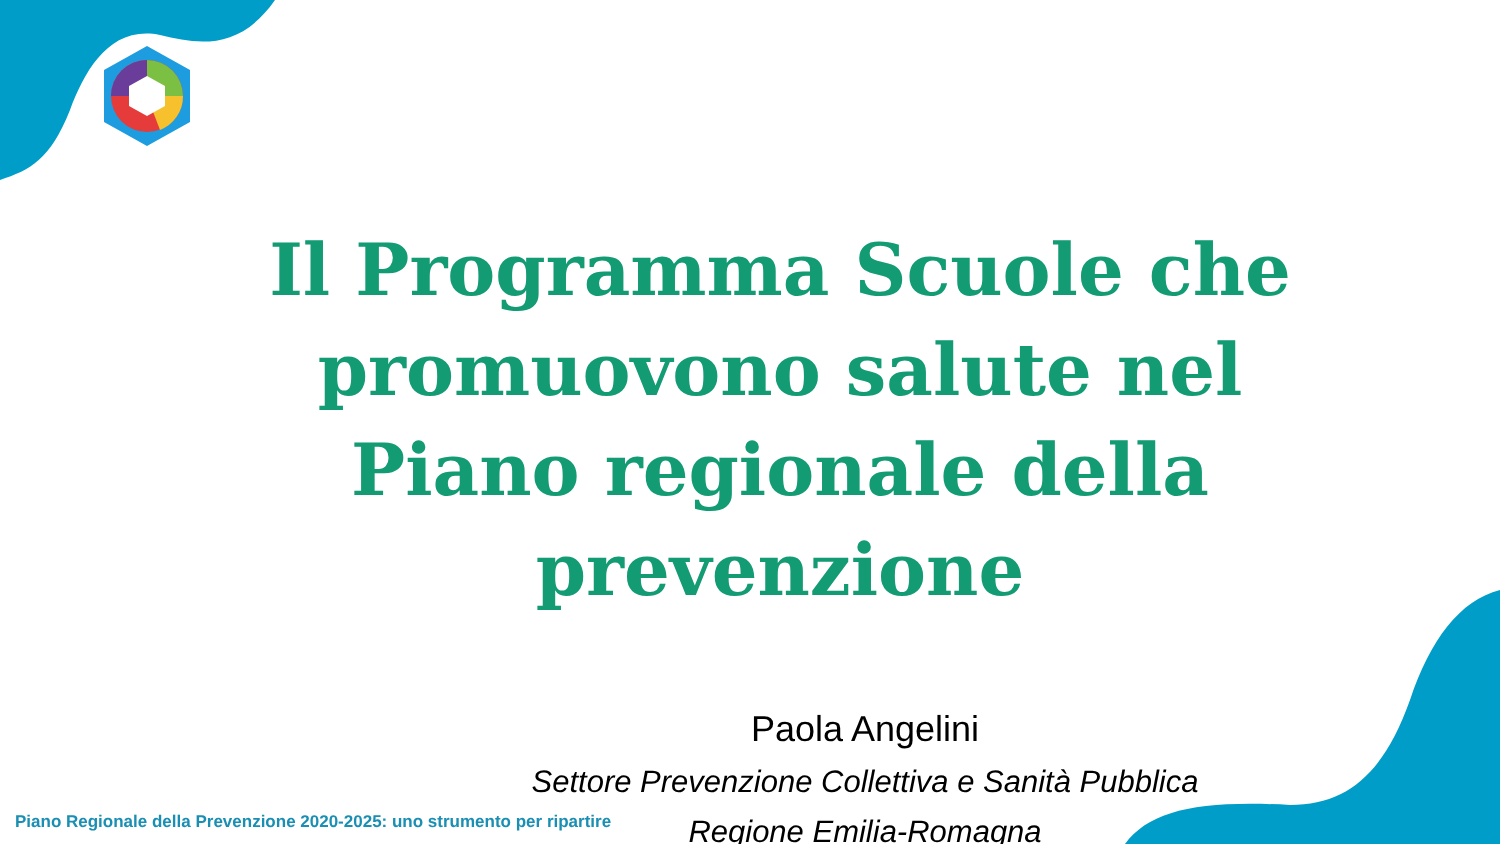Il Programma Scuole che promuovono salute nel Piano regionale della prevenzione
Paola Angelini
Settore Prevenzione Collettiva e Sanità Pubblica
Regione Emilia-Romagna
Piano Regionale della Prevenzione 2020-2025: uno strumento per ripartire